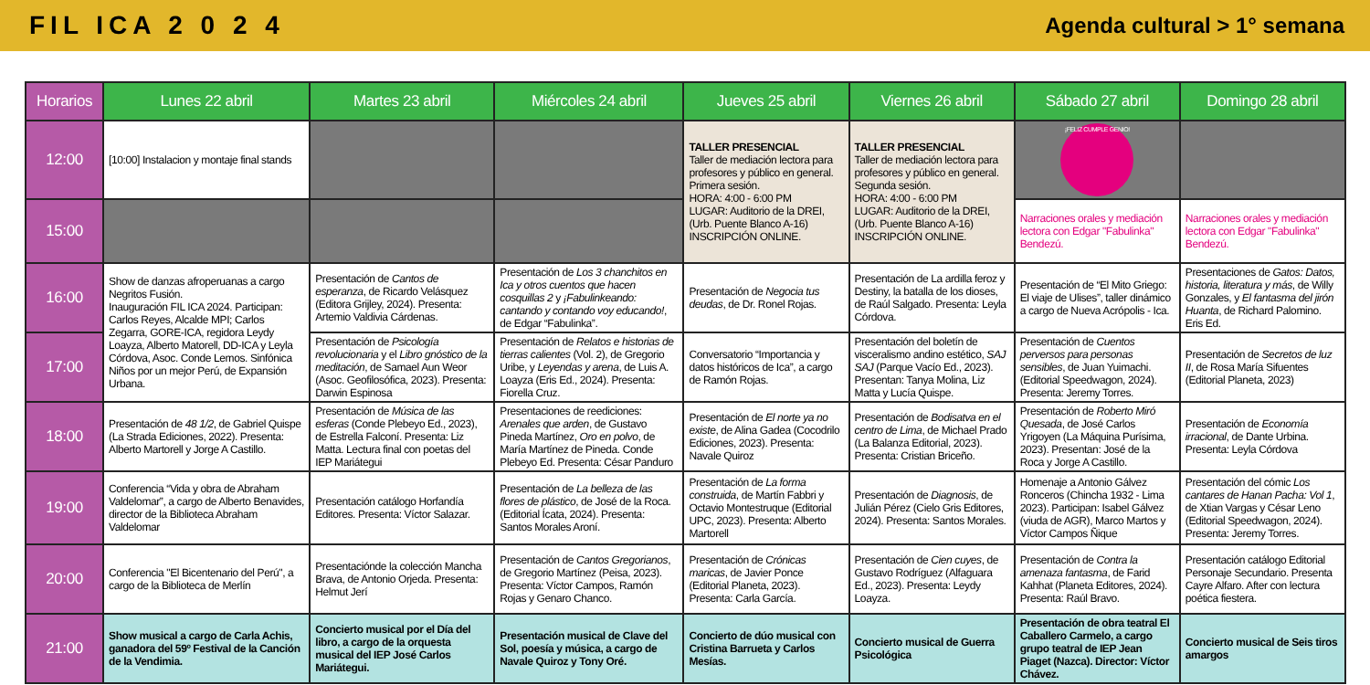FIL ICA 2 0 2 4
Agenda cultural > 1° semana
| Horarios | Lunes 22 abril | Martes 23 abril | Miércoles 24 abril | Jueves 25 abril | Viernes 26 abril | Sábado 27 abril | Domingo 28 abril |
| --- | --- | --- | --- | --- | --- | --- | --- |
| 12:00 | [10:00] Instalacion y montaje final stands | | | TALLER PRESENCIAL Taller de mediación lectora para profesores y público en general. Primera sesión. HORA: 4:00 - 6:00 PM LUGAR: Auditorio de la DREI, (Urb. Puente Blanco A-16) INSCRIPCIÓN ONLINE. | TALLER PRESENCIAL Taller de mediación lectora para profesores y público en general. Segunda sesión. HORA: 4:00 - 6:00 PM LUGAR: Auditorio de la DREI, (Urb. Puente Blanco A-16) INSCRIPCIÓN ONLINE. | ¡FELIZ CUMPLE GENIO! | |
| 15:00 | | | | | | Narraciones orales y mediación lectora con Edgar "Fabulinka" Bendezú. | Narraciones orales y mediación lectora con Edgar "Fabulinka" Bendezú. |
| 16:00 | Show de danzas afroperuanas a cargo Negritos Fusión. Inauguración FIL ICA 2024. Participan: Carlos Reyes, Alcalde MPI; Carlos Zegarra, GORE-ICA, regidora Leydy Loayza, Alberto Matorell, DD-ICA y Leyla Córdova, Asoc. Conde Lemos. Sinfónica Niños por un mejor Perú, de Expansión Urbana. | Presentación de Cantos de esperanza , de Ricardo Velásquez (Editora Grijley, 2024). Presenta: Artemio Valdivia Cárdenas. | Presentación de Los 3 chanchitos en Ica y otros cuentos que hacen cosquillas 2 y ¡Fabulinkeando: cantando y contando voy educando! , de Edgar “Fabulinka”. | Presentación de Negocia tus deudas , de Dr. Ronel Rojas. | Presentación de La ardilla feroz y Destiny, la batalla de los dioses, de Raúl Salgado. Presenta: Leyla Córdova. | Presentación de “El Mito Griego: El viaje de Ulises”, taller dinámico a cargo de Nueva Acrópolis - Ica. | Presentaciones de Gatos: Datos, historia, literatura y más , de Willy Gonzales, y El fantasma del jirón Huanta , de Richard Palomino. Eris Ed. |
| 17:00 | | Presentación de Psicología revolucionaria y el Libro gnóstico de la meditación , de Samael Aun Weor (Asoc. Geofilosófica, 2023). Presenta: Darwin Espinosa | Presentación de Relatos e historias de tierras calientes (Vol. 2), de Gregorio Uribe, y Leyendas y arena , de Luis A. Loayza (Eris Ed., 2024). Presenta: Fiorella Cruz. | Conversatorio “Importancia y datos históricos de Ica”, a cargo de Ramón Rojas. | Presentación del boletín de visceralismo andino estético, SAJ SAJ (Parque Vacío Ed., 2023). Presentan: Tanya Molina, Liz Matta y Lucía Quispe. | Presentación de Cuentos perversos para personas sensibles , de Juan Yuimachi. (Editorial Speedwagon, 2024). Presenta: Jeremy Torres. | Presentación de Secretos de luz II , de Rosa María Sifuentes (Editorial Planeta, 2023) |
| 18:00 | Presentación de 48 1/2 , de Gabriel Quispe (La Strada Ediciones, 2022). Presenta: Alberto Martorell y Jorge A Castillo. | Presentación de Música de las esferas (Conde Plebeyo Ed., 2023), de Estrella Falconí. Presenta: Liz Matta. Lectura final con poetas del IEP Mariátegui | Presentaciones de reediciones: Arenales que arden , de Gustavo Pineda Martínez, Oro en polvo , de María Martínez de Pineda. Conde Plebeyo Ed. Presenta: César Panduro | Presentación de El norte ya no existe , de Alina Gadea (Cocodrilo Ediciones, 2023). Presenta: Navale Quiroz | Presentación de Bodisatva en el centro de Lima , de Michael Prado (La Balanza Editorial, 2023). Presenta: Cristian Briceño. | Presentación de Roberto Miró Quesada , de José Carlos Yrigoyen (La Máquina Purísima, 2023). Presentan: José de la Roca y Jorge A Castillo. | Presentación de Economía irracional , de Dante Urbina. Presenta: Leyla Córdova |
| 19:00 | Conferencia “Vida y obra de Abraham Valdelomar”, a cargo de Alberto Benavides, director de la Biblioteca Abraham Valdelomar | Presentación catálogo Horfandía Editores. Presenta: Víctor Salazar. | Presentación de La belleza de las flores de plástico , de José de la Roca. (Editorial Ícata, 2024). Presenta: Santos Morales Aroní. | Presentación de La forma construida , de Martín Fabbri y Octavio Montestruque (Editorial UPC, 2023). Presenta: Alberto Martorell | Presentación de Diagnosis , de Julián Pérez (Cielo Gris Editores, 2024). Presenta: Santos Morales. | Homenaje a Antonio Gálvez Ronceros (Chincha 1932 - Lima 2023). Participan: Isabel Gálvez (viuda de AGR), Marco Martos y Víctor Campos Ñique | Presentación del cómic Los cantares de Hanan Pacha: Vol 1 , de Xtian Vargas y César Leno (Editorial Speedwagon, 2024). Presenta: Jeremy Torres. |
| 20:00 | Conferencia "El Bicentenario del Perú", a cargo de la Biblioteca de Merlín | Presentaciónde la colección Mancha Brava, de Antonio Orjeda. Presenta: Helmut Jerí | Presentación de Cantos Gregorianos , de Gregorio Martínez (Peisa, 2023). Presenta: Víctor Campos, Ramón Rojas y Genaro Chanco. | Presentación de Crónicas maricas , de Javier Ponce (Editorial Planeta, 2023). Presenta: Carla García. | Presentación de Cien cuyes , de Gustavo Rodríguez (Alfaguara Ed., 2023). Presenta: Leydy Loayza. | Presentación de Contra la amenaza fantasma , de Farid Kahhat (Planeta Editores, 2024). Presenta: Raúl Bravo. | Presentación catálogo Editorial Personaje Secundario. Presenta Cayre Alfaro. After con lectura poética fiestera. |
| 21:00 | Show musical a cargo de Carla Achis, ganadora del 59º Festival de la Canción de la Vendimia. | Concierto musical por el Día del libro, a cargo de la orquesta musical del IEP José Carlos Mariátegui. | Presentación musical de Clave del Sol, poesía y música, a cargo de Navale Quiroz y Tony Oré. | Concierto de dúo musical con Cristina Barrueta y Carlos Mesías. | Concierto musical de Guerra Psicológica | Presentación de obra teatral El Caballero Carmelo, a cargo grupo teatral de IEP Jean Piaget (Nazca). Director: Víctor Chávez. | Concierto musical de Seis tiros amargos |